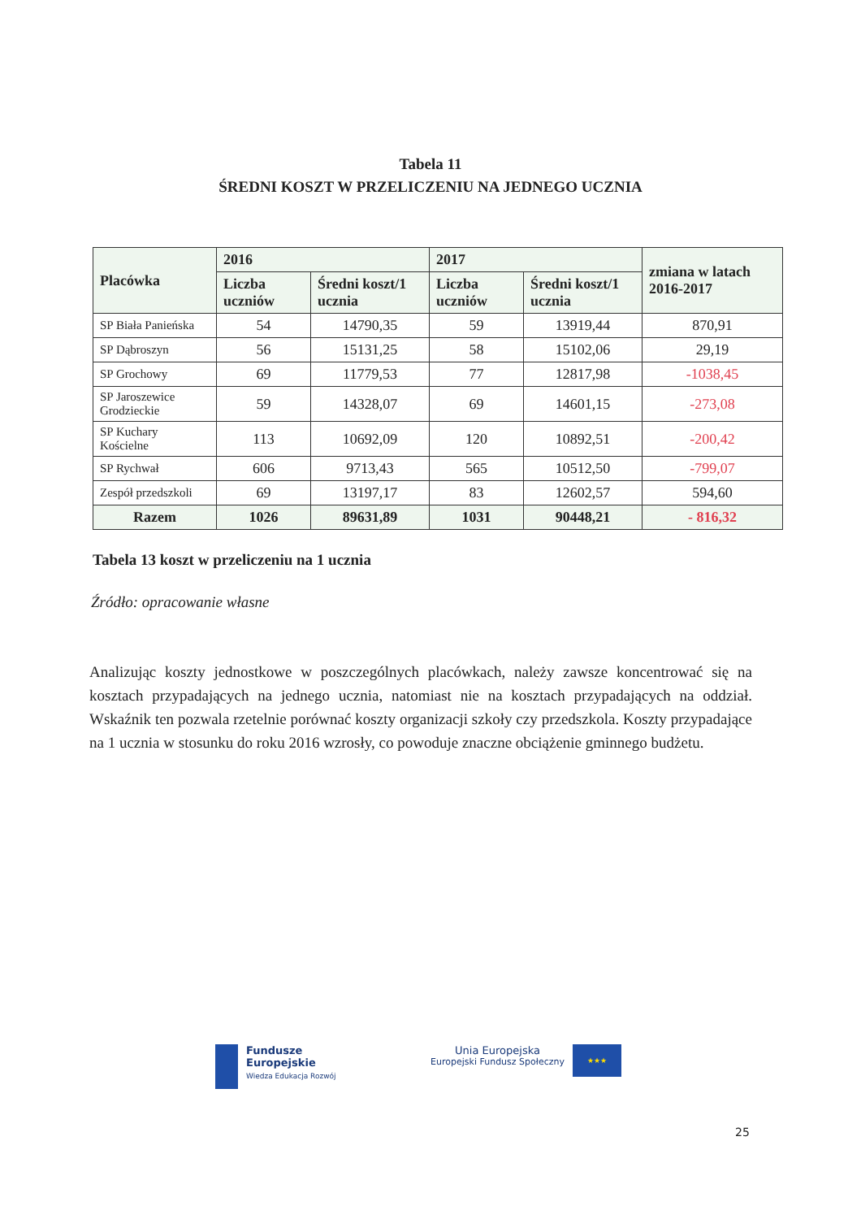Tabela 11
ŚREDNI KOSZT W PRZELICZENIU NA JEDNEGO UCZNIA
| Placówka | 2016 | | 2017 | | zmiana w latach 2016-2017 |
| --- | --- | --- | --- | --- | --- |
| | Liczba uczniów | Średni koszt/1 ucznia | Liczba uczniów | Średni koszt/1 ucznia | |
| SP Biała Panieńska | 54 | 14790,35 | 59 | 13919,44 | 870,91 |
| SP Dąbroszyn | 56 | 15131,25 | 58 | 15102,06 | 29,19 |
| SP Grochowy | 69 | 11779,53 | 77 | 12817,98 | -1038,45 |
| SP Jaroszewice Grodzieckie | 59 | 14328,07 | 69 | 14601,15 | -273,08 |
| SP Kuchary Kościelne | 113 | 10692,09 | 120 | 10892,51 | -200,42 |
| SP Rychwał | 606 | 9713,43 | 565 | 10512,50 | -799,07 |
| Zespół przedszkoli | 69 | 13197,17 | 83 | 12602,57 | 594,60 |
| Razem | 1026 | 89631,89 | 1031 | 90448,21 | - 816,32 |
Tabela 13 koszt w przeliczeniu na 1 ucznia
Źródło: opracowanie własne
Analizując koszty jednostkowe w poszczególnych placówkach, należy zawsze koncentrować się na kosztach przypadających na jednego ucznia, natomiast nie na kosztach przypadających na oddział. Wskaźnik ten pozwala rzetelnie porównać koszty organizacji szkoły czy przedszkola. Koszty przypadające na 1 ucznia w stosunku do roku 2016 wzrosły, co powoduje znaczne obciążenie gminnego budżetu.
Fundusze
Europejskie
Wiedza Edukacja Rozwój
Unia Europejska
Europejski Fundusz Społeczny
★★★
25